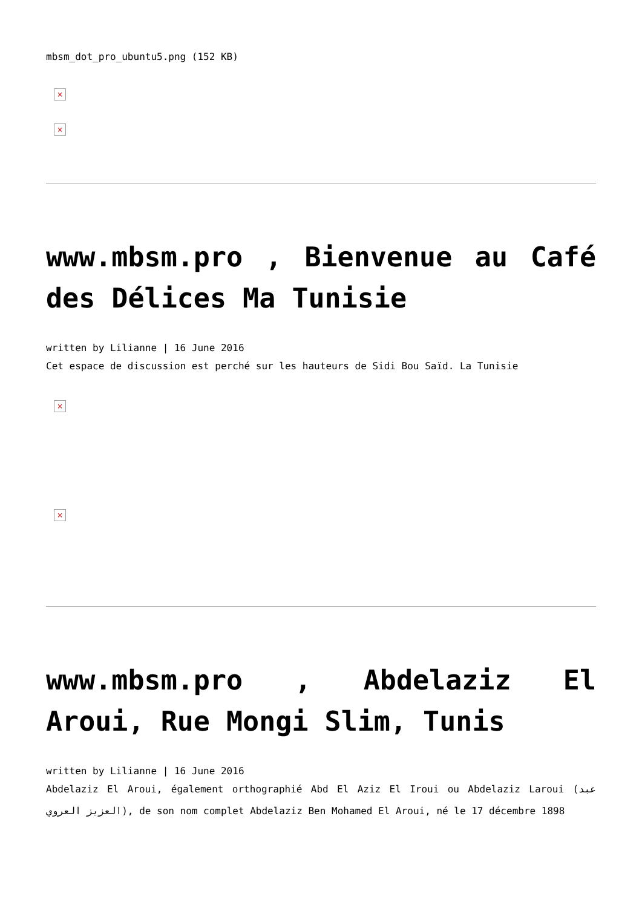mbsm_dot_pro_ubuntu5.png (152 KB)
×
×
www.mbsm.pro , Bienvenue au Café des Délices Ma Tunisie
written by Lilianne | 16 June 2016
Cet espace de discussion est perché sur les hauteurs de Sidi Bou Saïd. La Tunisie
×
×
www.mbsm.pro , Abdelaziz El Aroui, Rue Mongi Slim, Tunis
written by Lilianne | 16 June 2016
Abdelaziz El Aroui, également orthographié Abd El Aziz El Iroui ou Abdelaziz Laroui (عبد العزيز العروي), de son nom complet Abdelaziz Ben Mohamed El Aroui, né le 17 décembre 1898